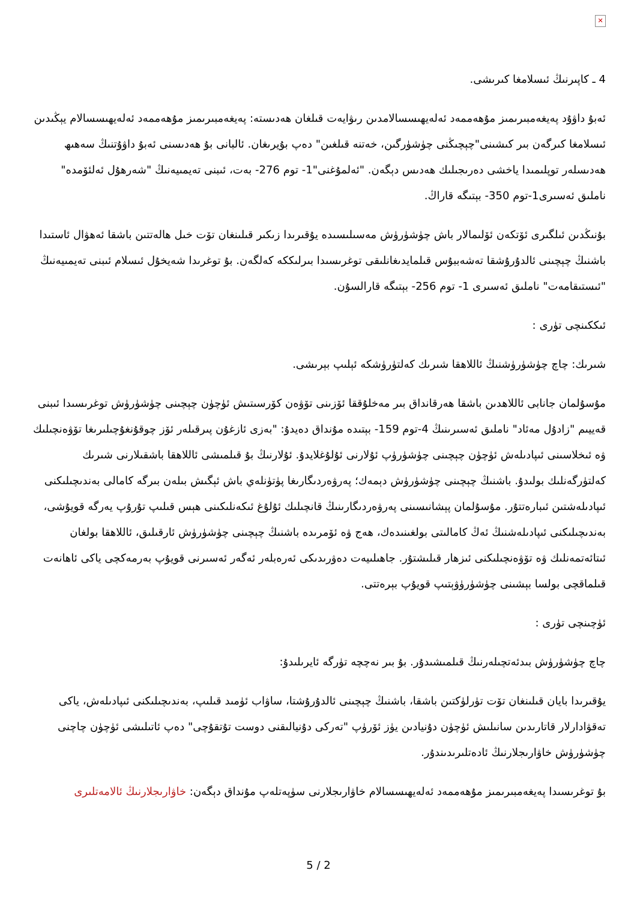✕
4 ـ كاپىرنىڭ ئىسلامغا كىرىشى.
ئەبۇ داۋۇد پەيغەمبىرىمىز مۇھەممەد ئەلەيھىسسالامدىن رىۋايەت قىلغان ھەدىستە: پەيغەمبىرىمىز مۇھەممەد ئەلەيھىسسالام يېڭىدىن ئىسلامغا كىرگەن بىر كىشىنى"چېچىڭنى چۈشۈرگىن، خەتنە قىلغىن" دەپ بۇيرىغان. ئالبانى بۇ ھەدىسنى ئەبۇ داۋۇتنىڭ سەھىھ ھەدىسلەر توپلىمىدا ياخشى دەرىجىلىك ھەدىس دېگەن. "ئەلمۇغنى"1- توم 276- بەت، ئىبنى تەيمىيەنىڭ "شەرھۇل ئەلئۆمدە" ناملىق ئەسىرى1-توم 350- بېتىگە قاراڭ.
بۇنىڭدىن ئىلگىرى ئۆتكەن ئۆلىمالار باش چۈشۈرۈش مەسىلىسىدە يۇقىرىدا زىكىر قىلىنغان تۆت خىل ھالەتتىن باشقا ئەھۋال ئاستىدا باشنىڭ چېچىنى ئالدۇرۇشقا تەشەببۇس قىلمايدىغانلىقى توغرىسىدا بىرلىككە كەلگەن. بۇ توغرىدا شەيخۇل ئىسلام ئىبنى تەيمىيەنىڭ "ئىستىقامەت" ناملىق ئەسىرى 1- توم 256- بېتىگە قارالسۇن.
ئىككىنچى تۈرى :
شىرىك: چاچ چۈشۈرۈشنىڭ ئاللاھقا شىرىك كەلتۈرۈشكە ئېلىپ بېرىشى.
مۇسۇلمان جانابى ئاللاھدىن باشقا ھەرقانداق بىر مەخلۇققا ئۆزىنى تۆۋەن كۆرسىتىش ئۈچۈن چېچىنى چۈشۈرۈش توغرىسىدا ئىبنى قەييىم "زادۇل مەئاد" ناملىق ئەسىرىنىڭ 4-توم 159- بېتىدە مۇنداق دەيدۇ: "بەزى ئازغۇن پىرقىلەر ئۆز چوقۇنغۇچىلىرىغا تۆۋەنچىلىك ۋە ئىخلاسىنى ئىپادىلەش ئۈچۈن چېچىنى چۈشۈرۈپ ئۇلارنى ئۇلۇغلايدۇ. ئۇلارنىڭ بۇ قىلمىشى ئاللاھقا باشقىلارنى شىرىك كەلتۈرگەنلىك بولىدۇ. باشنىڭ چېچىنى چۈشۈرۈش دېمەك؛ پەرۋەردىگارىغا پۈتۈنلەي باش ئېگىش بىلەن بىرگە كامالى بەندىچىلىكنى ئىپادىلەشتىن ئىبارەتتۇر. مۇسۇلمان پېشانىسىنى پەرۋەردىگارىنىڭ قانچىلىك ئۇلۇغ ئىكەنلىكىنى ھېس قىلىپ تۇرۇپ يەرگە قويۇشى، بەندىچىلىكنى ئىپادىلەشنىڭ ئەڭ كامالىتى بولغىنىدەك، ھەج ۋە ئۆمرىدە باشنىڭ چېچىنى چۈشۈرۈش ئارقىلىق، ئاللاھقا بولغان ئىتائەتمەنلىك ۋە تۆۋەنچىلىكنى ئىزھار قىلىشتۇر. جاھىلىيەت دەۋرىدىكى ئەرەبلەر ئەگەر ئەسىرنى قويۇپ بەرمەكچى ياكى ئاھانەت قىلماقچى بولسا بېشىنى چۈشۈرۈۋېتىپ قويۇپ بېرەتتى.
ئۈچىنچى تۈرى :
چاچ چۈشۈرۈش بىدئەتچىلەرنىڭ قىلمىشىدۇر. بۇ بىر نەچچە تۈرگە ئايرىلىدۇ:
يۇقىرىدا بايان قىلىنغان تۆت تۈرلۈكتىن باشقا، باشنىڭ چېچىنى ئالدۇرۇشتا، ساۋاب ئۈمىد قىلىپ، بەندىچىلىكنى ئىپادىلەش، ياكى تەقۋادارلار قاتارىدىن سانىلىش ئۈچۈن دۇنيادىن يۈز ئۆرۈپ "تەركى دۇنيالىقنى دوست تۇتقۇچى" دەپ ئاتىلىشى ئۈچۈن چاچنى چۈشۈرۈش خاۋارىجلارنىڭ ئادەتلىرىدىندۇر.
بۇ توغرىسىدا پەيغەمبىرىمىز مۇھەممەد ئەلەيھىسسالام خاۋارىجلارنى سۈپەتلەپ مۇنداق دېگەن: خاۋارىجلارنىڭ ئالامەتلىرى
5 / 2